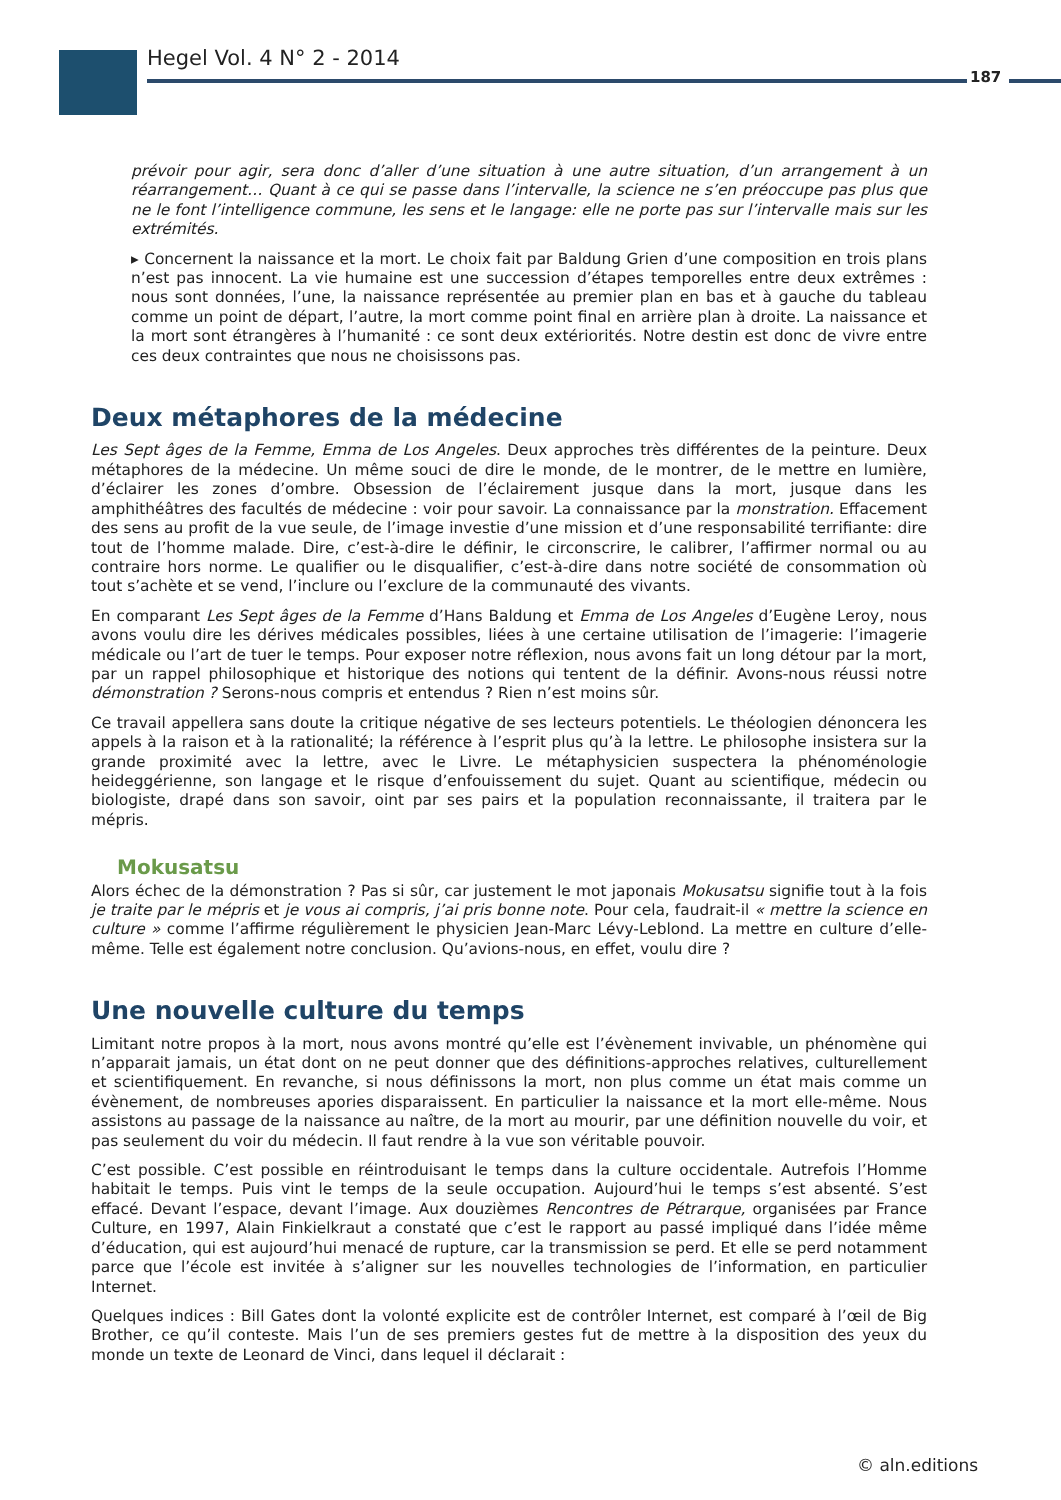Hegel Vol. 4 N° 2 - 2014
187
prévoir pour agir, sera donc d’aller d’une situation à une autre situation, d’un arrangement à un réarrangement… Quant à ce qui se passe dans l’intervalle, la science ne s’en préoccupe pas plus que ne le font l’intelligence commune, les sens et le langage: elle ne porte pas sur l’intervalle mais sur les extrémités.
▸ Concernent la naissance et la mort. Le choix fait par Baldung Grien d’une composition en trois plans n’est pas innocent. La vie humaine est une succession d’étapes temporelles entre deux extrêmes : nous sont données, l’une, la naissance représentée au premier plan en bas et à gauche du tableau comme un point de départ, l’autre, la mort comme point final en arrière plan à droite. La naissance et la mort sont étrangères à l’humanité : ce sont deux extériorités. Notre destin est donc de vivre entre ces deux contraintes que nous ne choisissons pas.
Deux métaphores de la médecine
Les Sept âges de la Femme, Emma de Los Angeles. Deux approches très différentes de la peinture. Deux métaphores de la médecine. Un même souci de dire le monde, de le montrer, de le mettre en lumière, d’éclairer les zones d’ombre. Obsession de l’éclairement jusque dans la mort, jusque dans les amphithéâtres des facultés de médecine : voir pour savoir. La connaissance par la monstration. Effacement des sens au profit de la vue seule, de l’image investie d’une mission et d’une responsabilité terrifiante: dire tout de l’homme malade. Dire, c’est-à-dire le définir, le circonscrire, le calibrer, l’affirmer normal ou au contraire hors norme. Le qualifier ou le disqualifier, c’est-à-dire dans notre société de consommation où tout s’achète et se vend, l’inclure ou l’exclure de la communauté des vivants.
En comparant Les Sept âges de la Femme d’Hans Baldung et Emma de Los Angeles d’Eugène Leroy, nous avons voulu dire les dérives médicales possibles, liées à une certaine utilisation de l’imagerie: l’imagerie médicale ou l’art de tuer le temps. Pour exposer notre réflexion, nous avons fait un long détour par la mort, par un rappel philosophique et historique des notions qui tentent de la définir. Avons-nous réussi notre démonstration ? Serons-nous compris et entendus ? Rien n’est moins sûr.
Ce travail appellera sans doute la critique négative de ses lecteurs potentiels. Le théologien dénoncera les appels à la raison et à la rationalité; la référence à l’esprit plus qu’à la lettre. Le philosophe insistera sur la grande proximité avec la lettre, avec le Livre. Le métaphysicien suspectera la phénoménologie heideggérienne, son langage et le risque d’enfouissement du sujet. Quant au scientifique, médecin ou biologiste, drapé dans son savoir, oint par ses pairs et la population reconnaissante, il traitera par le mépris.
Mokusatsu
Alors échec de la démonstration ? Pas si sûr, car justement le mot japonais Mokusatsu signifie tout à la fois je traite par le mépris et je vous ai compris, j’ai pris bonne note. Pour cela, faudrait-il « mettre la science en culture » comme l’affirme régulièrement le physicien Jean-Marc Lévy-Leblond. La mettre en culture d’elle-même. Telle est également notre conclusion. Qu’avions-nous, en effet, voulu dire ?
Une nouvelle culture du temps
Limitant notre propos à la mort, nous avons montré qu’elle est l’évènement invivable, un phénomène qui n’apparait jamais, un état dont on ne peut donner que des définitions-approches relatives, culturellement et scientifiquement. En revanche, si nous définissons la mort, non plus comme un état mais comme un évènement, de nombreuses apories disparaissent. En particulier la naissance et la mort elle-même. Nous assistons au passage de la naissance au naître, de la mort au mourir, par une définition nouvelle du voir, et pas seulement du voir du médecin. Il faut rendre à la vue son véritable pouvoir.
C’est possible. C’est possible en réintroduisant le temps dans la culture occidentale. Autrefois l’Homme habitait le temps. Puis vint le temps de la seule occupation. Aujourd’hui le temps s’est absenté. S’est effacé. Devant l’espace, devant l’image. Aux douzièmes Rencontres de Pétrarque, organisées par France Culture, en 1997, Alain Finkielkraut a constaté que c’est le rapport au passé impliqué dans l’idée même d’éducation, qui est aujourd’hui menacé de rupture, car la transmission se perd. Et elle se perd notamment parce que l’école est invitée à s’aligner sur les nouvelles technologies de l’information, en particulier Internet.
Quelques indices : Bill Gates dont la volonté explicite est de contrôler Internet, est comparé à l’œil de Big Brother, ce qu’il conteste. Mais l’un de ses premiers gestes fut de mettre à la disposition des yeux du monde un texte de Leonard de Vinci, dans lequel il déclarait :
© aln.editions